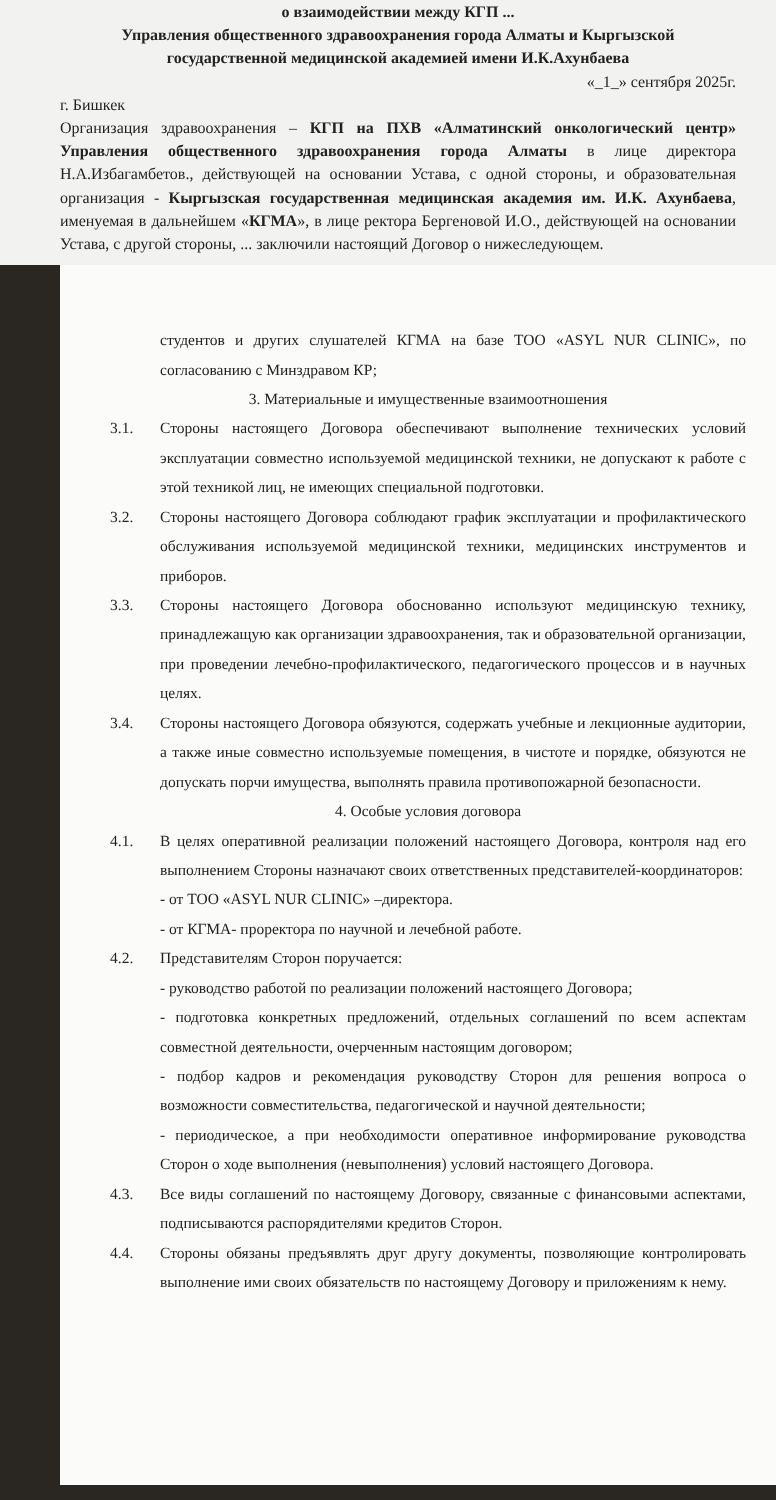о взаимодействии между КГП ...
Управления общественного здравоохранения города Алматы и Кыргызской
государственной медицинской академией имени И.К.Ахунбаева
«_1_» сентября 2025г.
г. Бишкек
Организация здравоохранения – КГП на ПХВ «Алматинский онкологический центр» Управления общественного здравоохранения города Алматы в лице директора Н.А.Избагамбетов., действующей на основании Устава, с одной стороны, и образовательная организация - Кыргызская государственная медицинская академия им. И.К. Ахунбаева, именуемая в дальнейшем «КГМА», в лице ректора Бергеновой И.О., действующей на основании Устава, с другой стороны, ... заключили настоящий Договор о нижеследующем.
студентов и других слушателей КГМА на базе ТОО «ASYL NUR CLINIC», по согласованию с Минздравом КР;
3. Материальные и имущественные взаимоотношения
3.1. Стороны настоящего Договора обеспечивают выполнение технических условий эксплуатации совместно используемой медицинской техники, не допускают к работе с этой техникой лиц, не имеющих специальной подготовки.
3.2. Стороны настоящего Договора соблюдают график эксплуатации и профилактического обслуживания используемой медицинской техники, медицинских инструментов и приборов.
3.3. Стороны настоящего Договора обоснованно используют медицинскую технику, принадлежащую как организации здравоохранения, так и образовательной организации, при проведении лечебно-профилактического, педагогического процессов и в научных целях.
3.4. Стороны настоящего Договора обязуются, содержать учебные и лекционные аудитории, а также иные совместно используемые помещения, в чистоте и порядке, обязуются не допускать порчи имущества, выполнять правила противопожарной безопасности.
4. Особые условия договора
4.1. В целях оперативной реализации положений настоящего Договора, контроля над его выполнением Стороны назначают своих ответственных представителей-координаторов:
- от ТОО «ASYL NUR CLINIC» –директора.
- от КГМА- проректора по научной и лечебной работе.
4.2. Представителям Сторон поручается:
- руководство работой по реализации положений настоящего Договора;
- подготовка конкретных предложений, отдельных соглашений по всем аспектам совместной деятельности, очерченным настоящим договором;
- подбор кадров и рекомендация руководству Сторон для решения вопроса о возможности совместительства, педагогической и научной деятельности;
- периодическое, а при необходимости оперативное информирование руководства Сторон о ходе выполнения (невыполнения) условий настоящего Договора.
4.3. Все виды соглашений по настоящему Договору, связанные с финансовыми аспектами, подписываются распорядителями кредитов Сторон.
4.4. Стороны обязаны предъявлять друг другу документы, позволяющие контролировать выполнение ими своих обязательств по настоящему Договору и приложениям к нему.